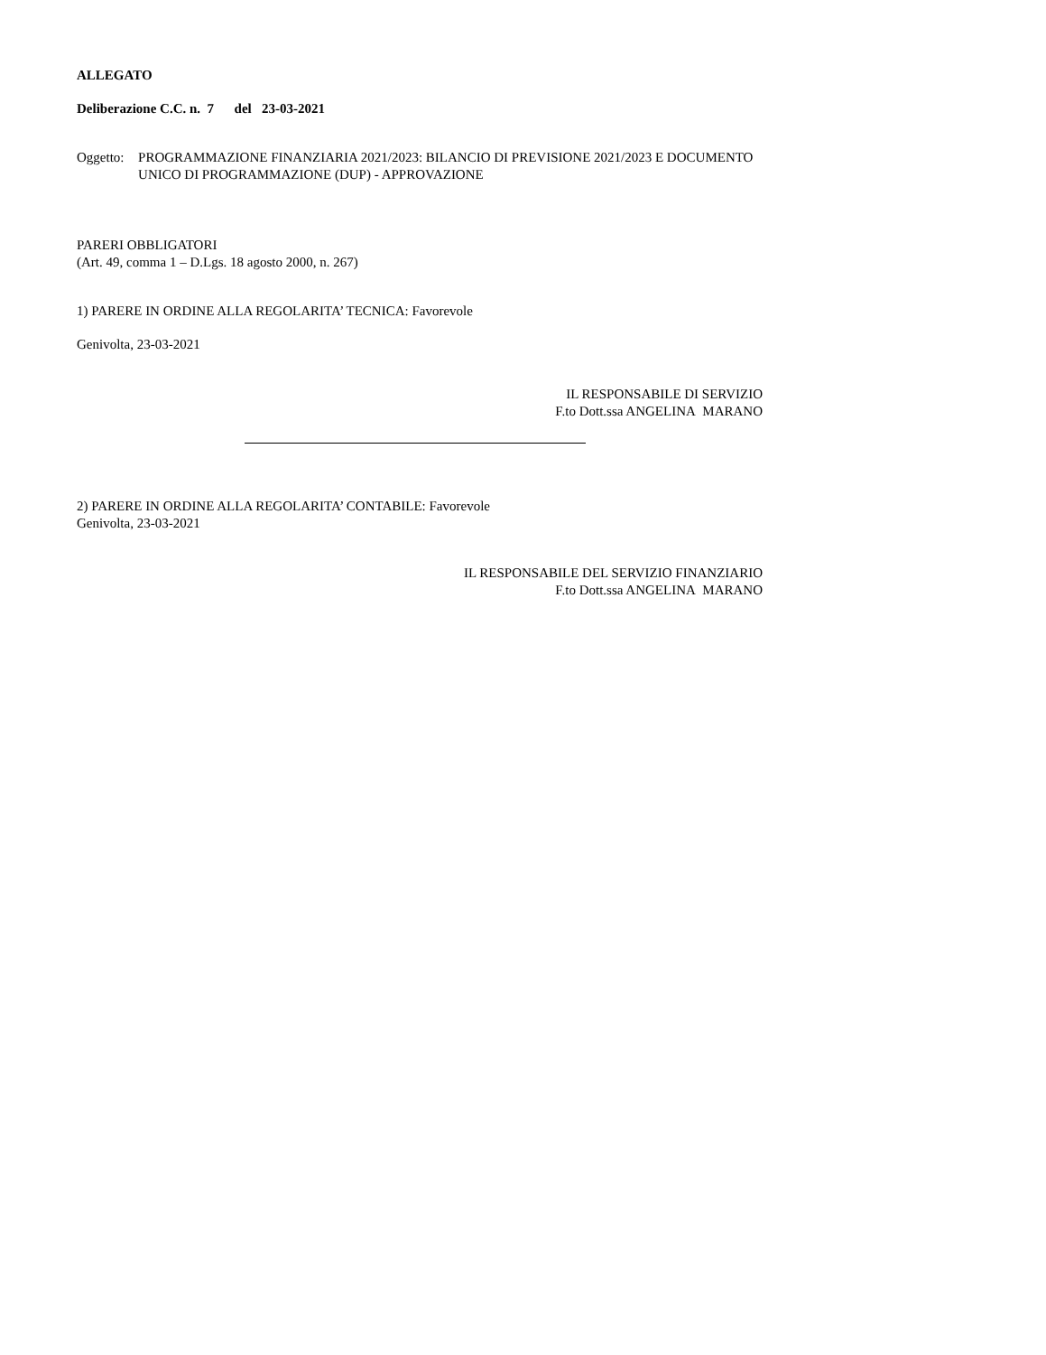ALLEGATO
Deliberazione C.C. n. 7 del 23-03-2021
Oggetto: PROGRAMMAZIONE FINANZIARIA 2021/2023: BILANCIO DI PREVISIONE 2021/2023 E DOCUMENTO UNICO DI PROGRAMMAZIONE (DUP) - APPROVAZIONE
PARERI OBBLIGATORI
(Art. 49, comma 1 – D.Lgs. 18 agosto 2000, n. 267)
1) PARERE IN ORDINE ALLA REGOLARITA’ TECNICA: Favorevole
Genivolta, 23-03-2021
IL RESPONSABILE DI SERVIZIO
F.to Dott.ssa ANGELINA MARANO
2) PARERE IN ORDINE ALLA REGOLARITA’ CONTABILE: Favorevole
Genivolta, 23-03-2021
IL RESPONSABILE DEL SERVIZIO FINANZIARIO
F.to Dott.ssa ANGELINA MARANO